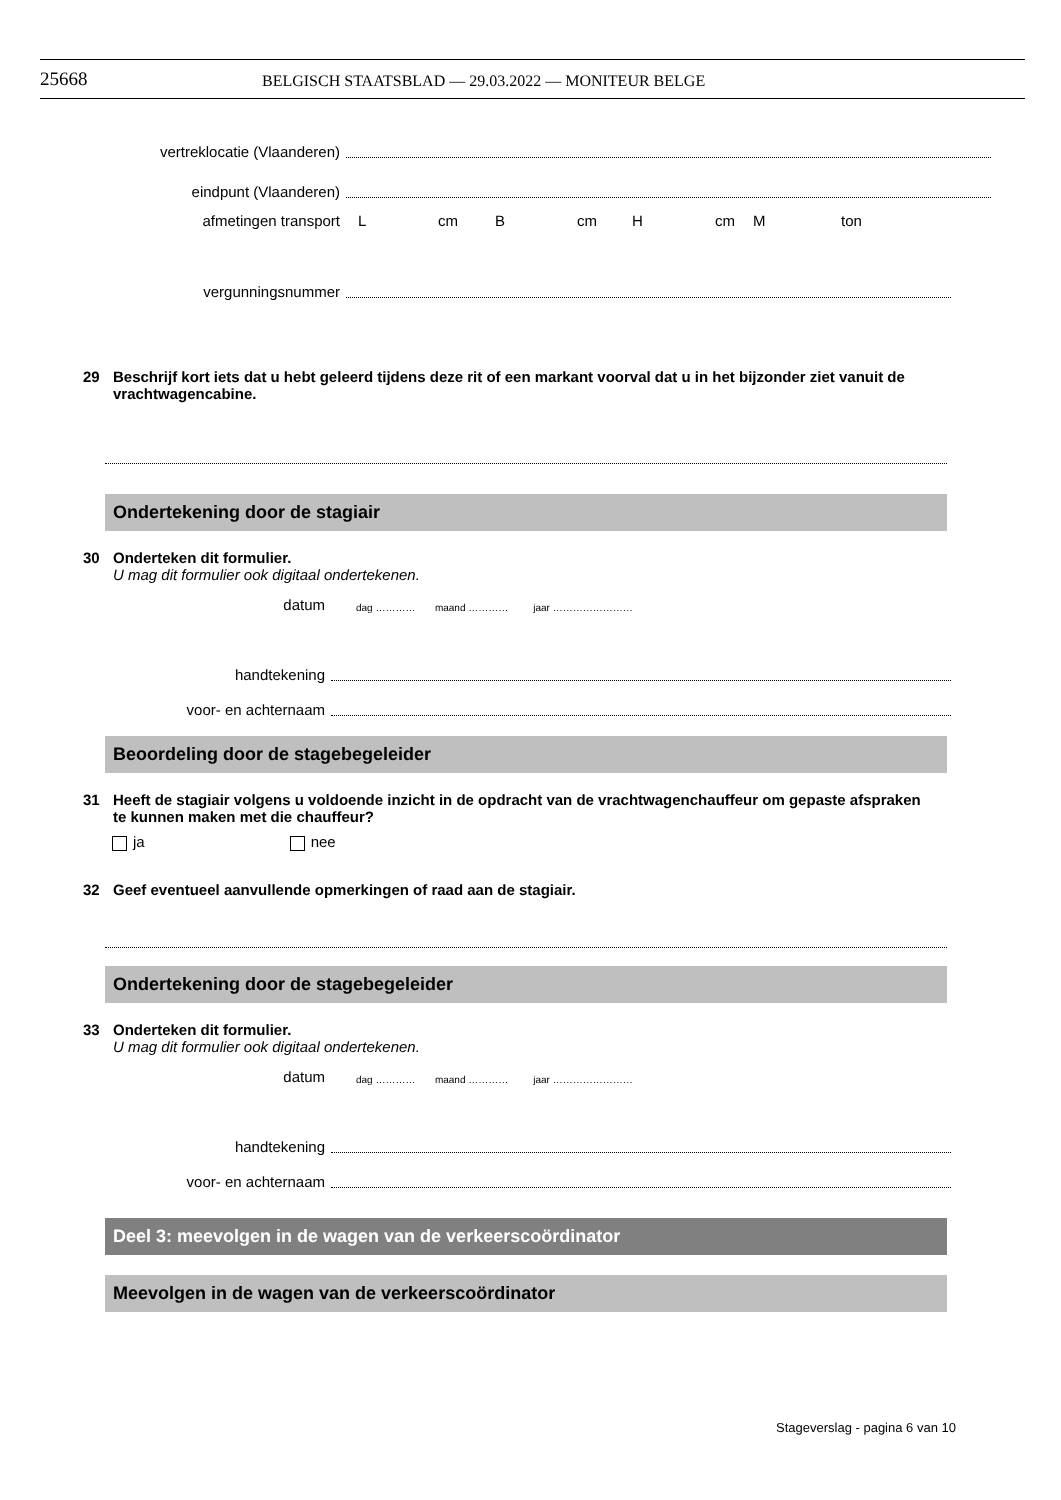25668 BELGISCH STAATSBLAD — 29.03.2022 — MONITEUR BELGE
vertreklocatie (Vlaanderen)
eindpunt (Vlaanderen)
afmetingen transport Lcm B cm H cm M ton
vergunningsnummer
29 Beschrijf kort iets dat u hebt geleerd tijdens deze rit of een markant voorval dat u in het bijzonder ziet vanuit de vrachtwagencabine.
Ondertekening door de stagiair
30 Onderteken dit formulier.
U mag dit formulier ook digitaal ondertekenen.
datum
dag ………… maand ………… jaar ……………………
handtekening
voor- en achternaam
Beoordeling door de stagebegeleider
31 Heeft de stagiair volgens u voldoende inzicht in de opdracht van de vrachtwagenchauffeur om gepaste afspraken te kunnen maken met die chauffeur?
ja nee
32 Geef eventueel aanvullende opmerkingen of raad aan de stagiair.
Ondertekening door de stagebegeleider
33 Onderteken dit formulier.
U mag dit formulier ook digitaal ondertekenen.
datum
dag ………… maand ………… jaar ……………………
handtekening
voor- en achternaam
Deel 3: meevolgen in de wagen van de verkeerscoördinator
Meevolgen in de wagen van de verkeerscoördinator
Stageverslag - pagina 6 van 10